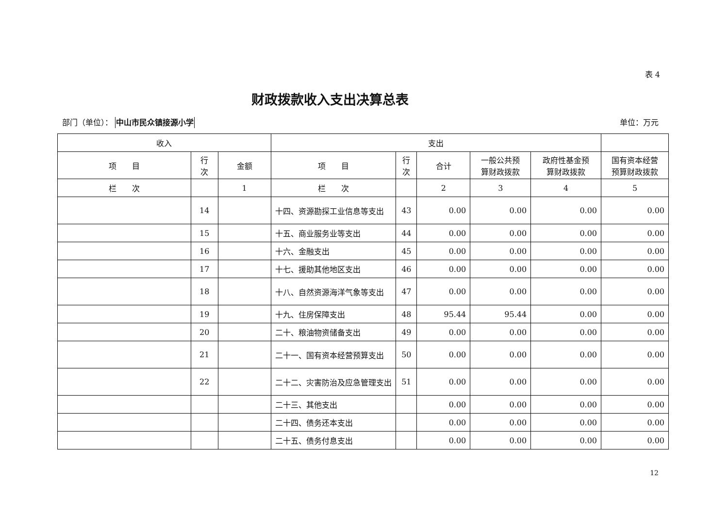表 4
财政拨款收入支出决算总表
部门（单位）： 中山市民众镇接源小学 单位：万元
| 收入 | | | 支出 | | | | | |
| --- | --- | --- | --- | --- | --- | --- | --- | --- |
| 项 目 | 行 次 | 金额 | 项 目 | 行 次 | 合计 | 一般公共预 算财政拨款 | 政府性基金预 算财政拨款 | 国有资本经营 预算财政拨款 |
| 栏 次 | | 1 | 栏 次 | | 2 | 3 | 4 | 5 |
| | 14 | | 十四、资源勘探工业信息等支出 | 43 | 0.00 | 0.00 | 0.00 | 0.00 |
| | 15 | | 十五、商业服务业等支出 | 44 | 0.00 | 0.00 | 0.00 | 0.00 |
| | 16 | | 十六、金融支出 | 45 | 0.00 | 0.00 | 0.00 | 0.00 |
| | 17 | | 十七、援助其他地区支出 | 46 | 0.00 | 0.00 | 0.00 | 0.00 |
| | 18 | | 十八、自然资源海洋气象等支出 | 47 | 0.00 | 0.00 | 0.00 | 0.00 |
| | 19 | | 十九、住房保障支出 | 48 | 95.44 | 95.44 | 0.00 | 0.00 |
| | 20 | | 二十、粮油物资储备支出 | 49 | 0.00 | 0.00 | 0.00 | 0.00 |
| | 21 | | 二十一、国有资本经营预算支出 | 50 | 0.00 | 0.00 | 0.00 | 0.00 |
| | 22 | | 二十二、灾害防治及应急管理支出 | 51 | 0.00 | 0.00 | 0.00 | 0.00 |
| | | | 二十三、其他支出 | | 0.00 | 0.00 | 0.00 | 0.00 |
| | | | 二十四、债务还本支出 | | 0.00 | 0.00 | 0.00 | 0.00 |
| | | | 二十五、债务付息支出 | | 0.00 | 0.00 | 0.00 | 0.00 |
12